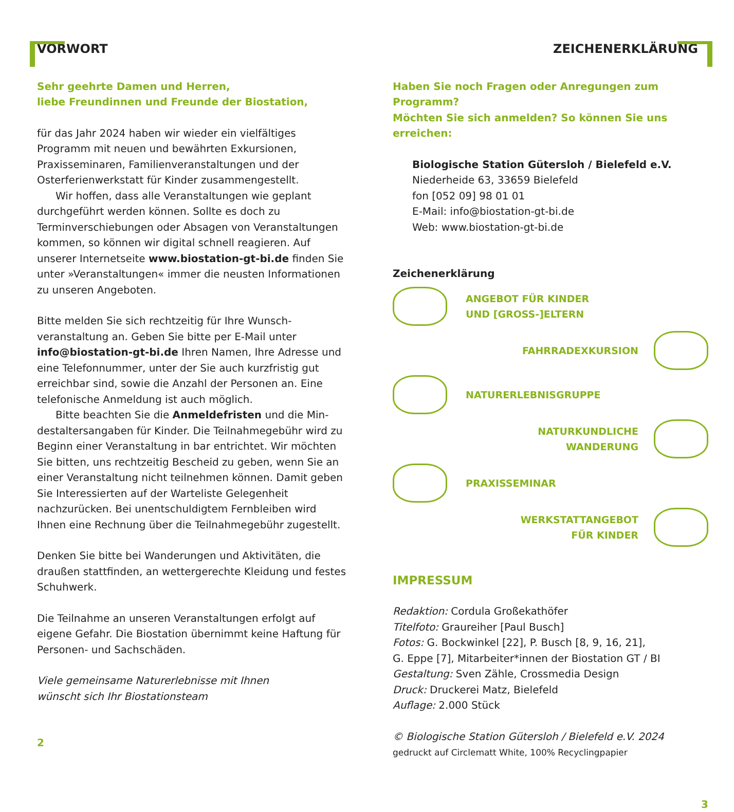VORWORT
Sehr geehrte Damen und Herren,
liebe Freundinnen und Freunde der Biostation,
für das Jahr 2024 haben wir wieder ein vielfältiges Programm mit neuen und bewährten Exkursionen, Praxisseminaren, Familienveranstaltungen und der Osterferienwerkstatt für Kinder zusammengestellt.
Wir hoffen, dass alle Veranstaltungen wie geplant durchgeführt werden können. Sollte es doch zu Terminverschiebungen oder Absagen von Veranstaltungen kommen, so können wir digital schnell reagieren. Auf unserer Internetseite www.biostation-gt-bi.de finden Sie unter »Veranstaltungen« immer die neusten Informationen zu unseren Angeboten.
Bitte melden Sie sich rechtzeitig für Ihre Wunsch-veranstaltung an. Geben Sie bitte per E-Mail unter info@biostation-gt-bi.de Ihren Namen, Ihre Adresse und eine Telefonnummer, unter der Sie auch kurzfristig gut erreichbar sind, sowie die Anzahl der Personen an. Eine telefonische Anmeldung ist auch möglich.
Bitte beachten Sie die Anmeldefristen und die Min-destaltersangaben für Kinder. Die Teilnahmegebühr wird zu Beginn einer Veranstaltung in bar entrichtet. Wir möchten Sie bitten, uns rechtzeitig Bescheid zu geben, wenn Sie an einer Veranstaltung nicht teilnehmen können. Damit geben Sie Interessierten auf der Warteliste Gelegenheit nachzurücken. Bei unentschuldigtem Fernbleiben wird Ihnen eine Rechnung über die Teilnahmegebühr zugestellt.
Denken Sie bitte bei Wanderungen und Aktivitäten, die draußen stattfinden, an wettergerechte Kleidung und festes Schuhwerk.
Die Teilnahme an unseren Veranstaltungen erfolgt auf eigene Gefahr. Die Biostation übernimmt keine Haftung für Personen- und Sachschäden.
Viele gemeinsame Naturerlebnisse mit Ihnen
wünscht sich Ihr Biostationsteam
2
ZEICHENERKLÄRUNG
Haben Sie noch Fragen oder Anregungen zum Programm?
Möchten Sie sich anmelden? So können Sie uns erreichen:
Biologische Station Gütersloh / Bielefeld e.V.
Niederheide 63, 33659 Bielefeld
fon [052 09] 98 01 01
E-Mail: info@biostation-gt-bi.de
Web: www.biostation-gt-bi.de
Zeichenerklärung
ANGEBOT FÜR KINDER
UND [GROSS-]ELTERN
FAHRRADEXKURSION
NATURERLEBNISGRUPPE
NATURKUNDLICHE
WANDERUNG
PRAXISSEMINAR
WERKSTATTANGEBOT
FÜR KINDER
IMPRESSUM
Redaktion: Cordula Großekathöfer
Titelfoto: Graureiher [Paul Busch]
Fotos: G. Bockwinkel [22], P. Busch [8, 9, 16, 21],
G. Eppe [7], Mitarbeiter*innen der Biostation GT / BI
Gestaltung: Sven Zähle, Crossmedia Design
Druck: Druckerei Matz, Bielefeld
Auflage: 2.000 Stück
© Biologische Station Gütersloh / Bielefeld e.V. 2024
gedruckt auf Circlematt White, 100% Recyclingpapier
3